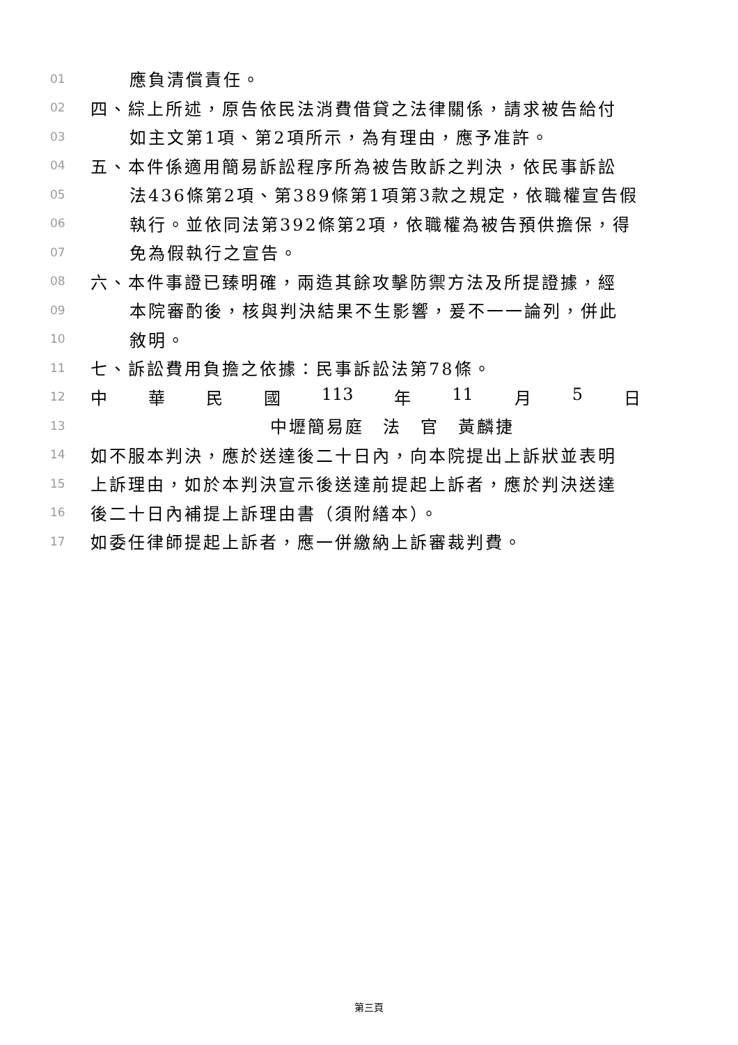01 應負清償責任。
02 四、綜上所述，原告依民法消費借貸之法律關係，請求被告給付
03 如主文第1項、第2項所示，為有理由，應予准許。
04 五、本件係適用簡易訴訟程序所為被告敗訴之判決，依民事訴訟
05 法436條第2項、第389條第1項第3款之規定，依職權宣告假
06 執行。並依同法第392條第2項，依職權為被告預供擔保，得
07 免為假執行之宣告。
08 六、本件事證已臻明確，兩造其餘攻擊防禦方法及所提證據，經
09 本院審酌後，核與判決結果不生影響，爰不一一論列，併此
10 敘明。
11 七、訴訟費用負擔之依據：民事訴訟法第78條。
12 中 華 民 國 113 年 11 月 5 日
13 中壢簡易庭　法　官　黃麟捷
14 如不服本判決，應於送達後二十日內，向本院提出上訴狀並表明
15 上訴理由，如於本判決宣示後送達前提起上訴者，應於判決送達
16 後二十日內補提上訴理由書（須附繕本）。
17 如委任律師提起上訴者，應一併繳納上訴審裁判費。
第三頁